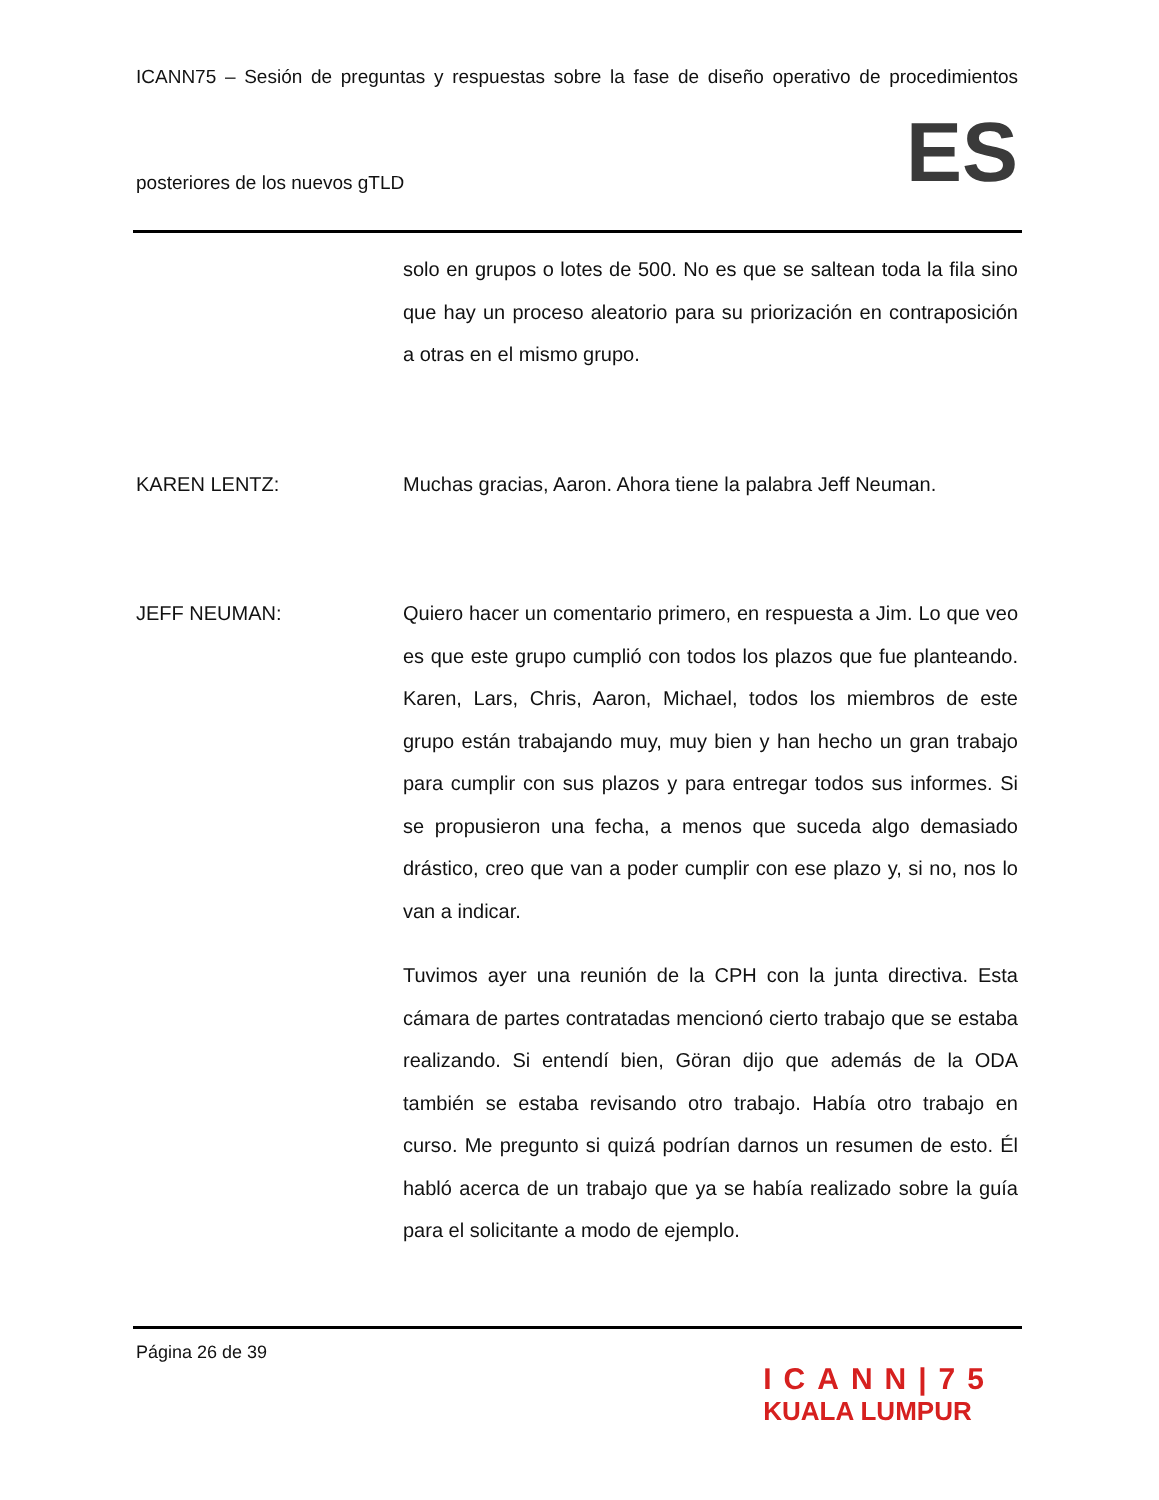ICANN75 – Sesión de preguntas y respuestas sobre la fase de diseño operativo de procedimientos
posteriores de los nuevos gTLD ES
solo en grupos o lotes de 500. No es que se saltean toda la fila sino que hay un proceso aleatorio para su priorización en contraposición a otras en el mismo grupo.
KAREN LENTZ: Muchas gracias, Aaron. Ahora tiene la palabra Jeff Neuman.
JEFF NEUMAN: Quiero hacer un comentario primero, en respuesta a Jim. Lo que veo es que este grupo cumplió con todos los plazos que fue planteando. Karen, Lars, Chris, Aaron, Michael, todos los miembros de este grupo están trabajando muy, muy bien y han hecho un gran trabajo para cumplir con sus plazos y para entregar todos sus informes. Si se propusieron una fecha, a menos que suceda algo demasiado drástico, creo que van a poder cumplir con ese plazo y, si no, nos lo van a indicar.
Tuvimos ayer una reunión de la CPH con la junta directiva. Esta cámara de partes contratadas mencionó cierto trabajo que se estaba realizando. Si entendí bien, Göran dijo que además de la ODA también se estaba revisando otro trabajo. Había otro trabajo en curso. Me pregunto si quizá podrían darnos un resumen de esto. Él habló acerca de un trabajo que ya se había realizado sobre la guía para el solicitante a modo de ejemplo.
Página 26 de 39
ICANN|75
KUALA LUMPUR